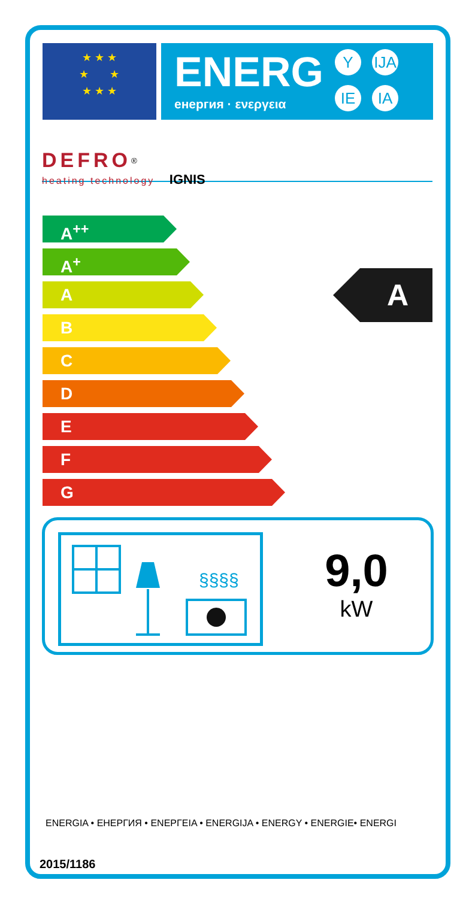★ ★ ★
★ ★
★ ★ ★
ENERG
енергия · ενεργεια
Y IJA
IE IA
DEFRO<sup>®</sup>
heating technology IGNIS
A<sup>++</sup>
A<sup>+</sup>
A
B
C
D
E
F
G
A
§§§§
9,0
kW
ENERGIA • ЕНЕРГИЯ • ΕΝΕΡΓΕΙΑ • ENERGIJA • ENERGY • ENERGIE• ENERGI
2015/1186